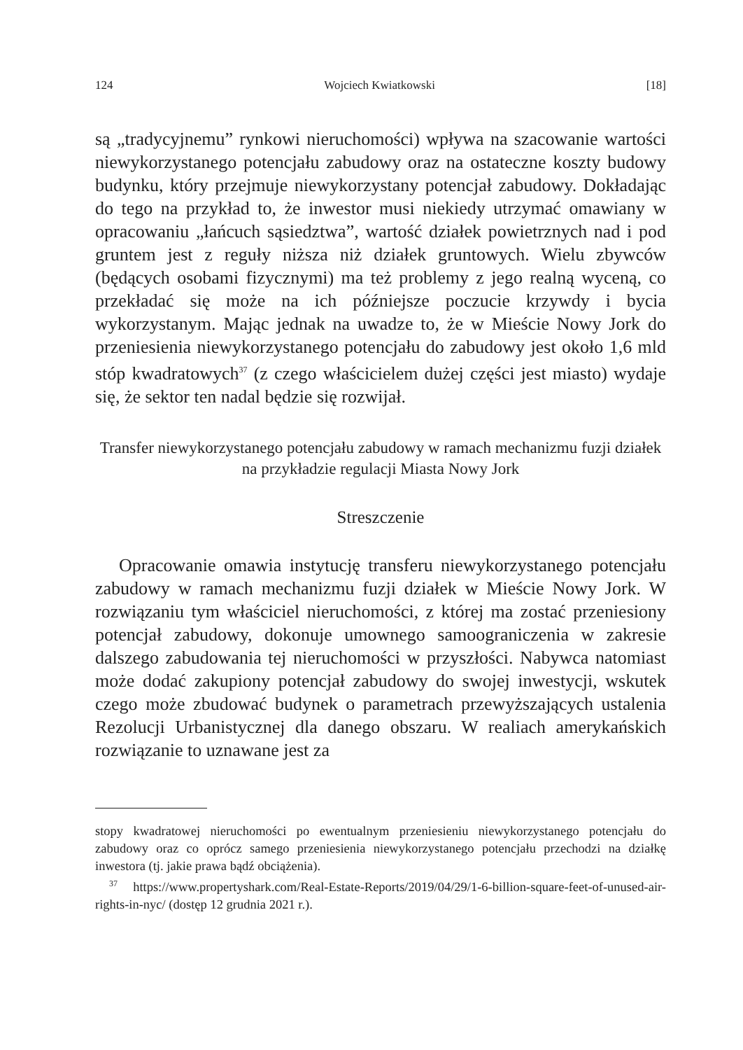124 Wojciech Kwiatkowski [18]
są „tradycyjnemu” rynkowi nieruchomości) wpływa na szacowanie wartości niewykorzystanego potencjału zabudowy oraz na ostateczne koszty budowy budynku, który przejmuje niewykorzystany potencjał zabudowy. Dokładając do tego na przykład to, że inwestor musi niekiedy utrzymać omawiany w opracowaniu „łańcuch sąsiedztwa”, wartość działek powietrznych nad i pod gruntem jest z reguły niższa niż działek gruntowych. Wielu zbywców (będących osobami fizycznymi) ma też problemy z jego realną wyceną, co przekładać się może na ich późniejsze poczucie krzywdy i bycia wykorzystanym. Mając jednak na uwadze to, że w Mieście Nowy Jork do przeniesienia niewykorzystanego potencjału do zabudowy jest około 1,6 mld stóp kwadratowych<sup>37</sup> (z czego właścicielem dużej części jest miasto) wydaje się, że sektor ten nadal będzie się rozwijał.
Transfer niewykorzystanego potencjału zabudowy w ramach mechanizmu fuzji działek na przykładzie regulacji Miasta Nowy Jork
Streszczenie
Opracowanie omawia instytucję transferu niewykorzystanego potencjału zabudowy w ramach mechanizmu fuzji działek w Mieście Nowy Jork. W rozwiązaniu tym właściciel nieruchomości, z której ma zostać przeniesiony potencjał zabudowy, dokonuje umownego samoograniczenia w zakresie dalszego zabudowania tej nieruchomości w przyszłości. Nabywca natomiast może dodać zakupiony potencjał zabudowy do swojej inwestycji, wskutek czego może zbudować budynek o parametrach przewyższających ustalenia Rezolucji Urbanistycznej dla danego obszaru. W realiach amerykańskich rozwiązanie to uznawane jest za
stopy kwadratowej nieruchomości po ewentualnym przeniesieniu niewykorzystanego potencjału do zabudowy oraz co oprócz samego przeniesienia niewykorzystanego potencjału przechodzi na działkę inwestora (tj. jakie prawa bądź obciążenia).
<sup>37</sup> https://www.propertyshark.com/Real-Estate-Reports/2019/04/29/1-6-billion-square-feet-of-unused-air-rights-in-nyc/ (dostęp 12 grudnia 2021 r.).